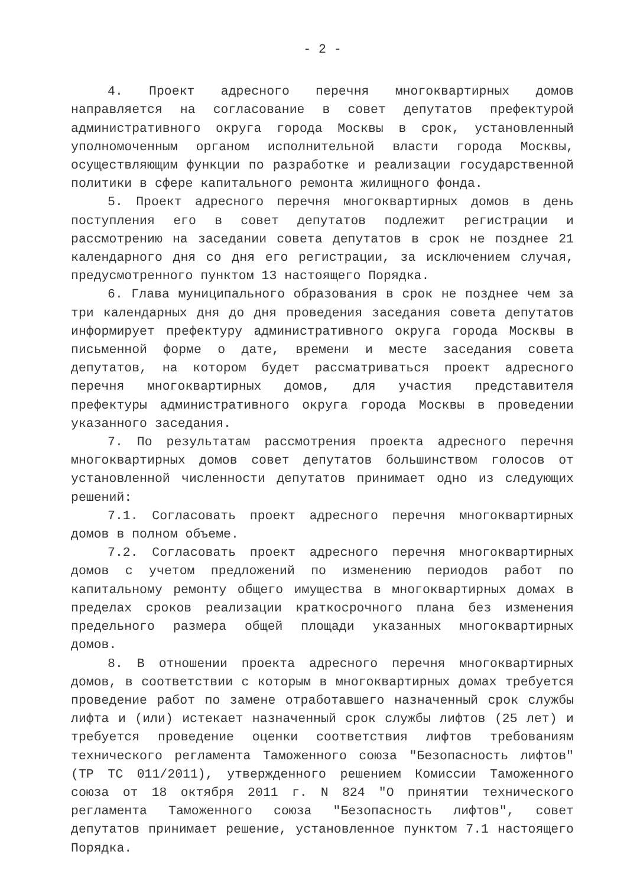- 2 -
4. Проект адресного перечня многоквартирных домов направляется на согласование в совет депутатов префектурой административного округа города Москвы в срок, установленный уполномоченным органом исполнительной власти города Москвы, осуществляющим функции по разработке и реализации государственной политики в сфере капитального ремонта жилищного фонда.
5. Проект адресного перечня многоквартирных домов в день поступления его в совет депутатов подлежит регистрации и рассмотрению на заседании совета депутатов в срок не позднее 21 календарного дня со дня его регистрации, за исключением случая, предусмотренного пунктом 13 настоящего Порядка.
6. Глава муниципального образования в срок не позднее чем за три календарных дня до дня проведения заседания совета депутатов информирует префектуру административного округа города Москвы в письменной форме о дате, времени и месте заседания совета депутатов, на котором будет рассматриваться проект адресного перечня многоквартирных домов, для участия представителя префектуры административного округа города Москвы в проведении указанного заседания.
7. По результатам рассмотрения проекта адресного перечня многоквартирных домов совет депутатов большинством голосов от установленной численности депутатов принимает одно из следующих решений:
7.1. Согласовать проект адресного перечня многоквартирных домов в полном объеме.
7.2. Согласовать проект адресного перечня многоквартирных домов с учетом предложений по изменению периодов работ по капитальному ремонту общего имущества в многоквартирных домах в пределах сроков реализации краткосрочного плана без изменения предельного размера общей площади указанных многоквартирных домов.
8. В отношении проекта адресного перечня многоквартирных домов, в соответствии с которым в многоквартирных домах требуется проведение работ по замене отработавшего назначенный срок службы лифта и (или) истекает назначенный срок службы лифтов (25 лет) и требуется проведение оценки соответствия лифтов требованиям технического регламента Таможенного союза "Безопасность лифтов" (ТР ТС 011/2011), утвержденного решением Комиссии Таможенного союза от 18 октября 2011 г. N 824 "О принятии технического регламента Таможенного союза "Безопасность лифтов", совет депутатов принимает решение, установленное пунктом 7.1 настоящего Порядка.